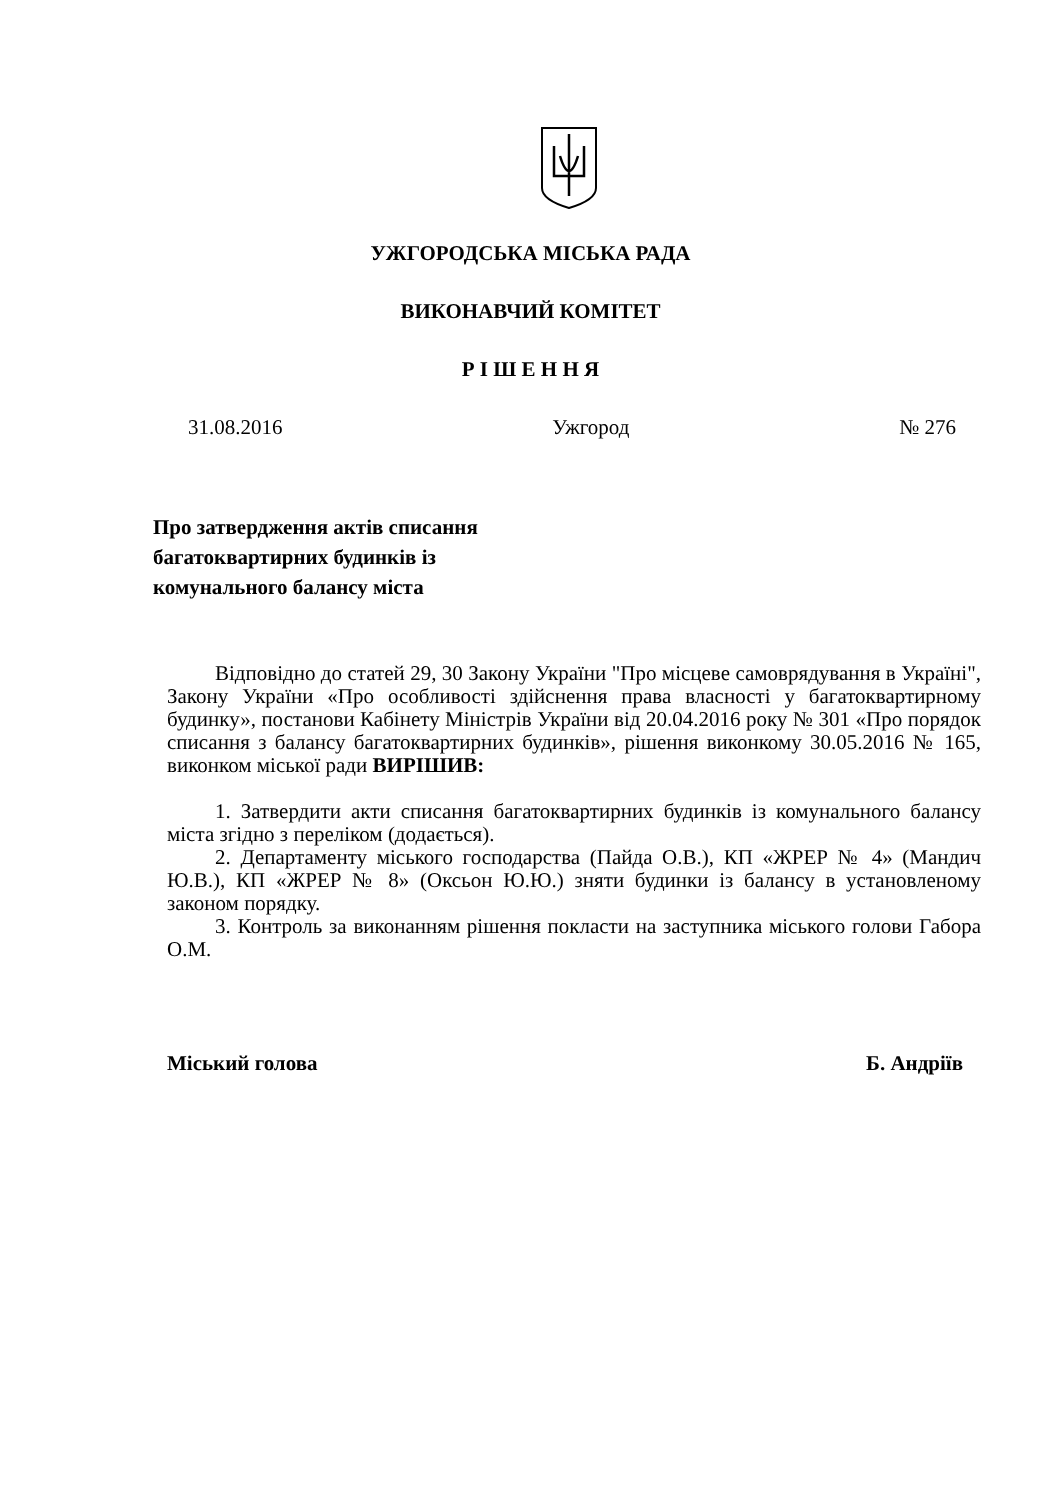УЖГОРОДСЬКА МІСЬКА РАДА
ВИКОНАВЧИЙ КОМІТЕТ
Р І Ш Е Н Н Я
31.08.2016 Ужгород № 276
Про затвердження актів списання
багатоквартирних будинків із
комунального балансу міста
Відповідно до статей 29, 30 Закону України "Про місцеве самоврядування в Україні", Закону України «Про особливості здійснення права власності у багатоквартирному будинку», постанови Кабінету Міністрів України від 20.04.2016 року № 301 «Про порядок списання з балансу багатоквартирних будинків», рішення виконкому 30.05.2016 № 165, виконком міської ради ВИРІШИВ:
1. Затвердити акти списання багатоквартирних будинків із комунального балансу міста згідно з переліком (додається).
2. Департаменту міського господарства (Пайда О.В.), КП «ЖРЕР № 4» (Мандич Ю.В.), КП «ЖРЕР № 8» (Оксьон Ю.Ю.) зняти будинки із балансу в установленому законом порядку.
3. Контроль за виконанням рішення покласти на заступника міського голови Габора О.М.
Міський голова Б. Андріїв